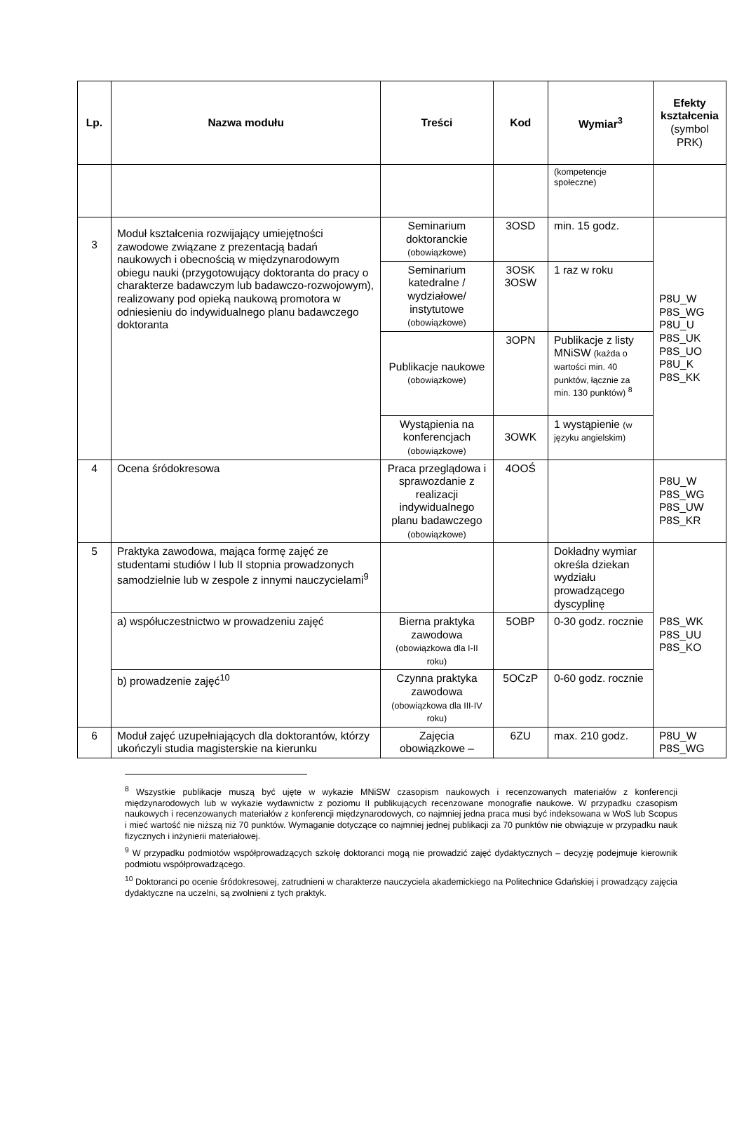| Lp. | Nazwa modułu | Treści | Kod | Wymiar<sup>3</sup> | Efekty kształcenia (symbol PRK) |
| --- | --- | --- | --- | --- | --- |
| | | | | (kompetencje społeczne) | |
| 3 | Moduł kształcenia rozwijający umiejętności zawodowe związane z prezentacją badań naukowych i obecnością w międzynarodowym obiegu nauki (przygotowujący doktoranta do pracy o charakterze badawczym lub badawczo-rozwojowym), realizowany pod opieką naukową promotora w odniesieniu do indywidualnego planu badawczego doktoranta | Seminarium doktoranckie (obowiązkowe) | 3OSD | min. 15 godz. | P8U_W P8S_WG P8U_U P8S_UK P8S_UO P8U_K P8S_KK |
| | | Seminarium katedralne / wydziałowe/ instytutowe (obowiązkowe) | 3OSK 3OSW | 1 raz w roku | |
| | | Publikacje naukowe (obowiązkowe) | 3OPN | Publikacje z listy MNiSW (każda o wartości min. 40 punktów, łącznie za min. 130 punktów) <sup>8</sup> | |
| | | Wystąpienia na konferencjach (obowiązkowe) | 3OWK | 1 wystąpienie (w języku angielskim) | |
| 4 | Ocena śródokresowa | Praca przeglądowa i sprawozdanie z realizacji indywidualnego planu badawczego (obowiązkowe) | 4OOŚ | | P8U_W P8S_WG P8S_UW P8S_KR |
| 5 | Praktyka zawodowa, mająca formę zajęć ze studentami studiów I lub II stopnia prowadzonych samodzielnie lub w zespole z innymi nauczycielami<sup>9</sup> | | | Dokładny wymiar określa dziekan wydziału prowadzącego dyscyplinę | P8S_WK P8S_UU P8S_KO |
| | a) współuczestnictwo w prowadzeniu zajęć | Bierna praktyka zawodowa (obowiązkowa dla I-II roku) | 5OBP | 0-30 godz. rocznie | |
| | b) prowadzenie zajęć<sup>10</sup> | Czynna praktyka zawodowa (obowiązkowa dla III-IV roku) | 5OCzP | 0-60 godz. rocznie | |
| 6 | Moduł zajęć uzupełniających dla doktorantów, którzy ukończyli studia magisterskie na kierunku | Zajęcia obowiązkowe – | 6ZU | max. 210 godz. | P8U_W P8S_WG |
<sup>8</sup> Wszystkie publikacje muszą być ujęte w wykazie MNiSW czasopism naukowych i recenzowanych materiałów z konferencji międzynarodowych lub w wykazie wydawnictw z poziomu II publikujących recenzowane monografie naukowe. W przypadku czasopism naukowych i recenzowanych materiałów z konferencji międzynarodowych, co najmniej jedna praca musi być indeksowana w WoS lub Scopus i mieć wartość nie niższą niż 70 punktów. Wymaganie dotyczące co najmniej jednej publikacji za 70 punktów nie obwiązuje w przypadku nauk fizycznych i inżynierii materiałowej.
<sup>9</sup> W przypadku podmiotów współprowadzących szkołę doktoranci mogą nie prowadzić zajęć dydaktycznych – decyzję podejmuje kierownik podmiotu współprowadzącego.
<sup>10</sup> Doktoranci po ocenie śródokresowej, zatrudnieni w charakterze nauczyciela akademickiego na Politechnice Gdańskiej i prowadzący zajęcia dydaktyczne na uczelni, są zwolnieni z tych praktyk.